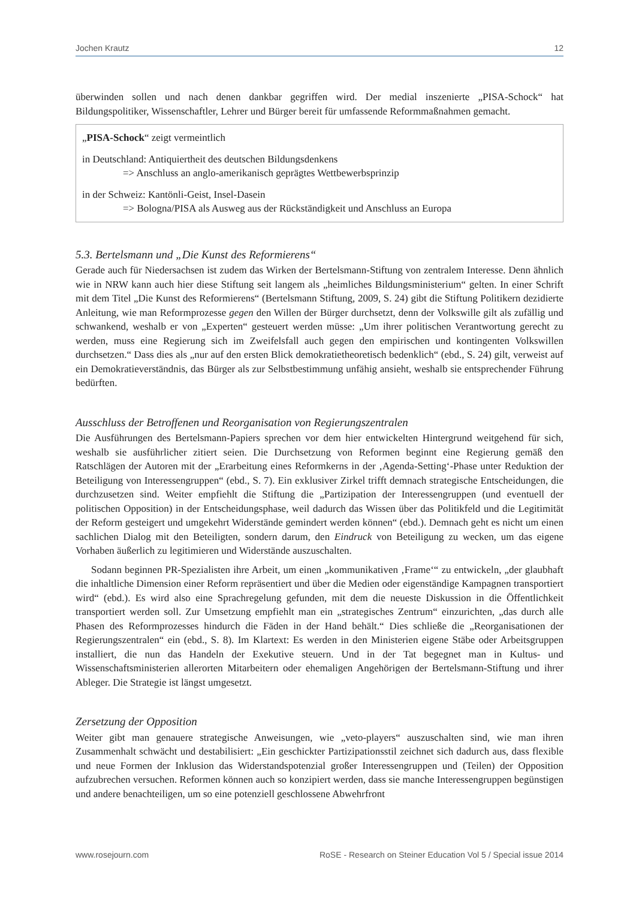Jochen Krautz 12
überwinden sollen und nach denen dankbar gegriffen wird. Der medial inszenierte „PISA-Schock“ hat Bildungspolitiker, Wissenschaftler, Lehrer und Bürger bereit für umfassende Reformmaßnahmen gemacht.
„PISA-Schock“ zeigt vermeintlich
in Deutschland: Antiquiertheit des deutschen Bildungsdenkens
=> Anschluss an anglo-amerikanisch geprägtes Wettbewerbsprinzip
in der Schweiz: Kantönli-Geist, Insel-Dasein
=> Bologna/PISA als Ausweg aus der Rückständigkeit und Anschluss an Europa
5.3. Bertelsmann und „Die Kunst des Reformierens“
Gerade auch für Niedersachsen ist zudem das Wirken der Bertelsmann-Stiftung von zentralem Interesse. Denn ähnlich wie in NRW kann auch hier diese Stiftung seit langem als „heimliches Bildungsministerium“ gelten. In einer Schrift mit dem Titel „Die Kunst des Reformierens“ (Bertelsmann Stiftung, 2009, S. 24) gibt die Stiftung Politikern dezidierte Anleitung, wie man Reformprozesse gegen den Willen der Bürger durchsetzt, denn der Volkswille gilt als zufällig und schwankend, weshalb er von „Experten“ gesteuert werden müsse: „Um ihrer politischen Verantwortung gerecht zu werden, muss eine Regierung sich im Zweifelsfall auch gegen den empirischen und kontingenten Volkswillen durchsetzen.“ Dass dies als „nur auf den ersten Blick demokratietheoretisch bedenklich“ (ebd., S. 24) gilt, verweist auf ein Demokratieverständnis, das Bürger als zur Selbstbestimmung unfähig ansieht, weshalb sie entsprechender Führung bedürften.
Ausschluss der Betroffenen und Reorganisation von Regierungszentralen
Die Ausführungen des Bertelsmann-Papiers sprechen vor dem hier entwickelten Hintergrund weitgehend für sich, weshalb sie ausführlicher zitiert seien. Die Durchsetzung von Reformen beginnt eine Regierung gemäß den Ratschlägen der Autoren mit der „Erarbeitung eines Reformkerns in der ‚Agenda-Setting‘-Phase unter Reduktion der Beteiligung von Interessengruppen“ (ebd., S. 7). Ein exklusiver Zirkel trifft demnach strategische Entscheidungen, die durchzusetzen sind. Weiter empfiehlt die Stiftung die „Partizipation der Interessengruppen (und eventuell der politischen Opposition) in der Entscheidungsphase, weil dadurch das Wissen über das Politikfeld und die Legitimität der Reform gesteigert und umgekehrt Widerstände gemindert werden können“ (ebd.). Demnach geht es nicht um einen sachlichen Dialog mit den Beteiligten, sondern darum, den Eindruck von Beteiligung zu wecken, um das eigene Vorhaben äußerlich zu legitimieren und Widerstände auszuschalten.
Sodann beginnen PR-Spezialisten ihre Arbeit, um einen „kommunikativen ‚Frame‘“ zu entwickeln, „der glaubhaft die inhaltliche Dimension einer Reform repräsentiert und über die Medien oder eigenständige Kampagnen transportiert wird“ (ebd.). Es wird also eine Sprachregelung gefunden, mit dem die neueste Diskussion in die Öffentlichkeit transportiert werden soll. Zur Umsetzung empfiehlt man ein „strategisches Zentrum“ einzurichten, „das durch alle Phasen des Reformprozesses hindurch die Fäden in der Hand behält.“ Dies schließe die „Reorganisationen der Regierungszentralen“ ein (ebd., S. 8). Im Klartext: Es werden in den Ministerien eigene Stäbe oder Arbeitsgruppen installiert, die nun das Handeln der Exekutive steuern. Und in der Tat begegnet man in Kultus- und Wissenschaftsministerien allerorten Mitarbeitern oder ehemaligen Angehörigen der Bertelsmann-Stiftung und ihrer Ableger. Die Strategie ist längst umgesetzt.
Zersetzung der Opposition
Weiter gibt man genauere strategische Anweisungen, wie „veto-players“ auszuschalten sind, wie man ihren Zusammenhalt schwächt und destabilisiert: „Ein geschickter Partizipationsstil zeichnet sich dadurch aus, dass flexible und neue Formen der Inklusion das Widerstandspotenzial großer Interessengruppen und (Teilen) der Opposition aufzubrechen versuchen. Reformen können auch so konzipiert werden, dass sie manche Interessengruppen begünstigen und andere benachteiligen, um so eine potenziell geschlossene Abwehrfront
www.rosejourn.com RoSE - Research on Steiner Education Vol 5 / Special issue 2014